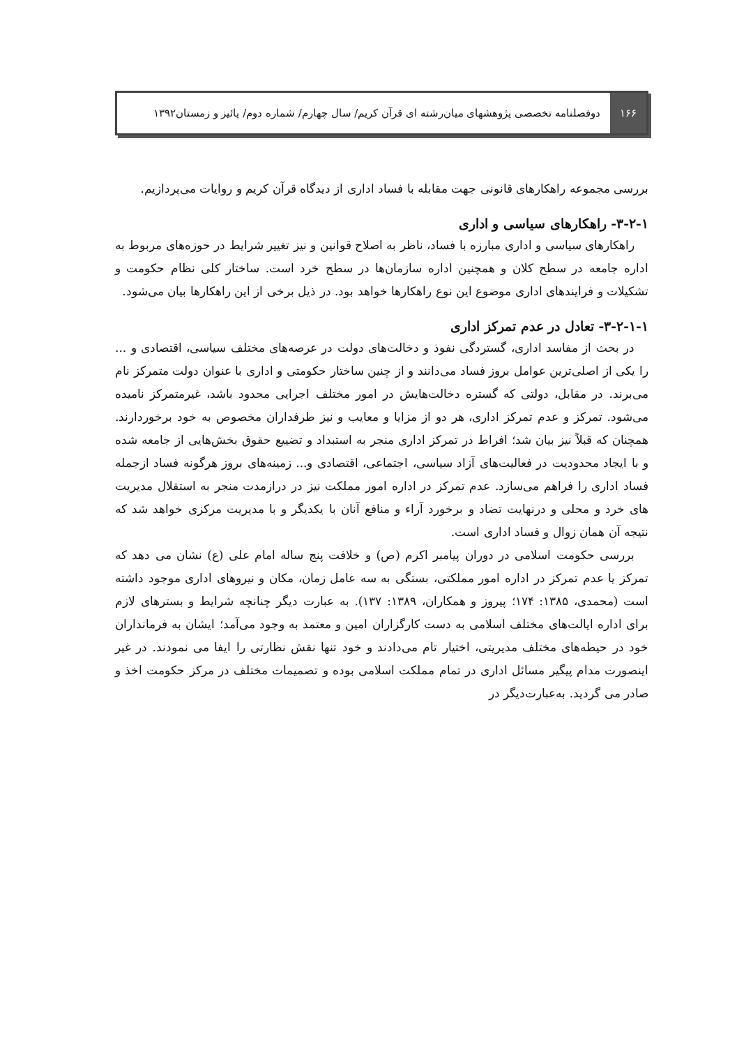۱۶۶
دوفصلنامه تخصصی پژوهشهای میان‌رشته ای قرآن کریم/ سال چهارم/ شماره دوم/ پائیز و زمستان۱۳۹۲
بررسی مجموعه راهکارهای قانونی جهت مقابله با فساد اداری از دیدگاه قرآن کریم و روایات می‌پردازیم.
۳-۲-۱- راهکارهای سیاسی و اداری
راهکارهای سیاسی و اداری مبارزه با فساد، ناظر به اصلاح قوانین و نیز تغییر شرایط در حوزه‌های مربوط به اداره جامعه در سطح کلان و همچنین اداره سازمان‌ها در سطح خرد است. ساختار کلی نظام حکومت و تشکیلات و فرایندهای اداری موضوع این نوع راهکارها خواهد بود. در ذیل برخی از این راهکارها بیان می‌شود.
۳-۲-۱-۱- تعادل در عدم تمرکز اداری
در بحث از مفاسد اداری، گستردگی نفوذ و دخالت‌های دولت در عرصه‌های مختلف سیاسی، اقتصادی و ... را یکی از اصلی‌ترین عوامل بروز فساد می‌دانند و از چنین ساختار حکومتی و اداری با عنوان دولت متمرکز نام می‌برند. در مقابل، دولتی که گستره دخالت‌هایش در امور مختلف اجرایی محدود باشد، غیرمتمرکز نامیده می‌شود. تمرکز و عدم تمرکز اداری، هر دو از مزایا و معایب و نیز طرفداران مخصوص به خود برخوردارند. همچنان که قبلاً نیز بیان شد؛ افراط در تمرکز اداری منجر به استبداد و تضییع حقوق بخش‌هایی از جامعه شده و با ایجاد محدودیت در فعالیت‌های آزاد سیاسی، اجتماعی، اقتصادی و... زمینه‌های بروز هرگونه فساد ازجمله فساد اداری را فراهم می‌سازد. عدم تمرکز در اداره امور مملکت نیز در درازمدت منجر به استقلال مدیریت های خرد و محلی و درنهایت تضاد و برخورد آراء و منافع آنان با یکدیگر و با مدیریت مرکزی خواهد شد که نتیجه آن همان زوال و فساد اداری است.
بررسی حکومت اسلامی در دوران پیامبر اکرم (ص) و خلافت پنج ساله امام علی (ع) نشان می دهد که تمرکز یا عدم تمرکز در اداره امور مملکتی، بستگی به سه عامل زمان، مکان و نیروهای اداری موجود داشته است (محمدی، ۱۳۸۵: ۱۷۴؛ پیروز و همکاران، ۱۳۸۹: ۱۳۷). به عبارت دیگر چنانچه شرایط و بسترهای لازم برای اداره ایالت‌های مختلف اسلامی به دست کارگزاران امین و معتمد به وجود می‌آمد؛ ایشان به فرمانداران خود در حیطه‌های مختلف مدیریتی، اختیار تام می‌دادند و خود تنها نقش نظارتی را ایفا می نمودند. در غیر اینصورت مدام پیگیر مسائل اداری در تمام مملکت اسلامی بوده و تصمیمات مختلف در مرکز حکومت اخذ و صادر می گردید. به‌عبارت‌دیگر در